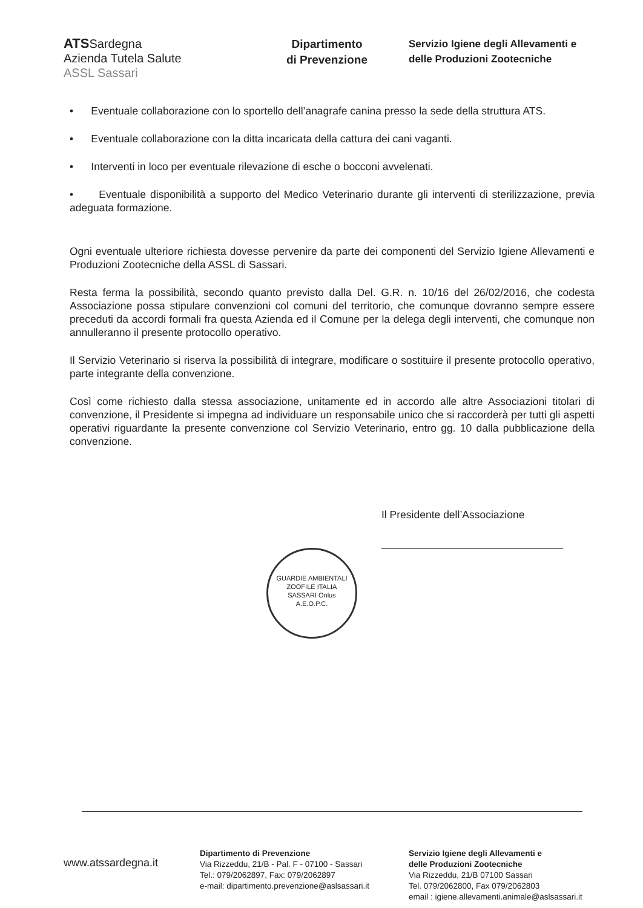ATSSardegna
Azienda Tutela Salute
ASSL Sassari
Dipartimento
di Prevenzione
Servizio Igiene degli Allevamenti e
delle Produzioni Zootecniche
• Eventuale collaborazione con lo sportello dell’anagrafe canina presso la sede della struttura ATS.
• Eventuale collaborazione con la ditta incaricata della cattura dei cani vaganti.
• Interventi in loco per eventuale rilevazione di esche o bocconi avvelenati.
• Eventuale disponibilità a supporto del Medico Veterinario durante gli interventi di sterilizzazione, previa adeguata formazione.
Ogni eventuale ulteriore richiesta dovesse pervenire da parte dei componenti del Servizio Igiene Allevamenti e Produzioni Zootecniche della ASSL di Sassari.
Resta ferma la possibilità, secondo quanto previsto dalla Del. G.R. n. 10/16 del 26/02/2016, che codesta Associazione possa stipulare convenzioni col comuni del territorio, che comunque dovranno sempre essere preceduti da accordi formali fra questa Azienda ed il Comune per la delega degli interventi, che comunque non annulleranno il presente protocollo operativo.
Il Servizio Veterinario si riserva la possibilità di integrare, modificare o sostituire il presente protocollo operativo, parte integrante della convenzione.
Così come richiesto dalla stessa associazione, unitamente ed in accordo alle altre Associazioni titolari di convenzione, il Presidente si impegna ad individuare un responsabile unico che si raccorderà per tutti gli aspetti operativi riguardante la presente convenzione col Servizio Veterinario, entro gg. 10 dalla pubblicazione della convenzione.
Il Presidente dell’Associazione
GUARDIE AMBIENTALI ZOOFILE ITALIA
SASSARI Onlus
A.E.O.P.C.
www.atssardegna.it
Dipartimento di Prevenzione
Via Rizzeddu, 21/B - Pal. F - 07100 - Sassari
Tel.: 079/2062897, Fax: 079/2062897
e-mail: dipartimento.prevenzione@aslsassari.it
Servizio Igiene degli Allevamenti e
delle Produzioni Zootecniche
Via Rizzeddu, 21/B 07100 Sassari
Tel. 079/2062800, Fax 079/2062803
email : igiene.allevamenti.animale@aslsassari.it